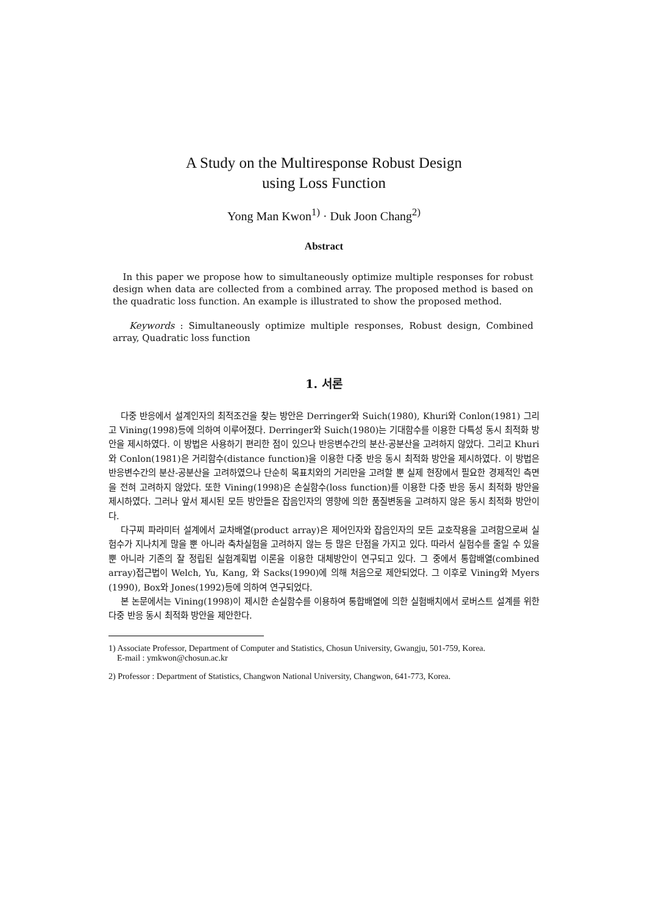A Study on the Multiresponse Robust Design
using Loss Function
Yong Man Kwon<sup>1)</sup> · Duk Joon Chang<sup>2)</sup>
Abstract
In this paper we propose how to simultaneously optimize multiple responses for robust design when data are collected from a combined array. The proposed method is based on the quadratic loss function. An example is illustrated to show the proposed method.
Keywords : Simultaneously optimize multiple responses, Robust design, Combined array, Quadratic loss function
1. 서론
다중 반응에서 설계인자의 최적조건을 찾는 방안은 Derringer와 Suich(1980), Khuri와 Conlon(1981) 그리고 Vining(1998)등에 의하여 이루어졌다. Derringer와 Suich(1980)는 기대함수를 이용한 다특성 동시 최적화 방안을 제시하였다. 이 방법은 사용하기 편리한 점이 있으나 반응변수간의 분산-공분산을 고려하지 않았다. 그리고 Khuri와 Conlon(1981)은 거리함수(distance function)을 이용한 다중 반응 동시 최적화 방안을 제시하였다. 이 방법은 반응변수간의 분산-공분산을 고려하였으나 단순히 목표치와의 거리만을 고려할 뿐 실제 현장에서 필요한 경제적인 측면을 전혀 고려하지 않았다. 또한 Vining(1998)은 손실함수(loss function)를 이용한 다중 반응 동시 최적화 방안을 제시하였다. 그러나 앞서 제시된 모든 방안들은 잡음인자의 영향에 의한 품질변동을 고려하지 않은 동시 최적화 방안이다.
다구찌 파라미터 설계에서 교차배열(product array)은 제어인자와 잡음인자의 모든 교호작용을 고려함으로써 실험수가 지나치게 많을 뿐 아니라 축차실험을 고려하지 않는 등 많은 단점을 가지고 있다. 따라서 실험수를 줄일 수 있을 뿐 아니라 기존의 잘 정립된 실험계획법 이론을 이용한 대체방안이 연구되고 있다. 그 중에서 통합배열(combined array)접근법이 Welch, Yu, Kang, 와 Sacks(1990)에 의해 처음으로 제안되었다. 그 이후로 Vining와 Myers (1990), Box와 Jones(1992)등에 의하여 연구되었다.
본 논문에서는 Vining(1998)이 제시한 손실함수를 이용하여 통합배열에 의한 실험배치에서 로버스트 설계를 위한 다중 반응 동시 최적화 방안을 제안한다.
1) Associate Professor, Department of Computer and Statistics, Chosun University, Gwangju, 501-759, Korea.
E-mail : ymkwon@chosun.ac.kr
2) Professor : Department of Statistics, Changwon National University, Changwon, 641-773, Korea.